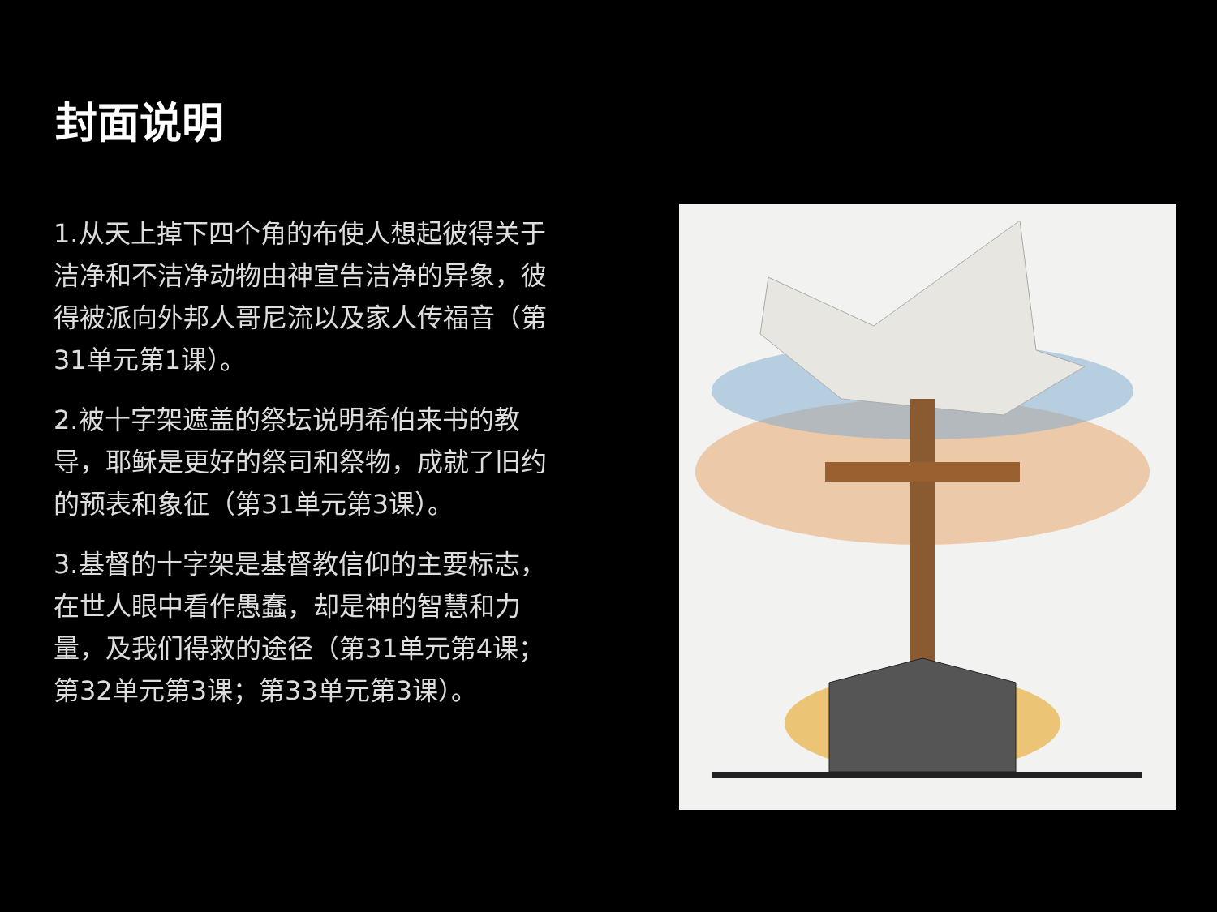封面说明
1.从天上掉下四个角的布使人想起彼得关于洁净和不洁净动物由神宣告洁净的异象，彼得被派向外邦人哥尼流以及家人传福音（第31单元第1课）。
2.被十字架遮盖的祭坛说明希伯来书的教导，耶稣是更好的祭司和祭物，成就了旧约的预表和象征（第31单元第3课）。
3.基督的十字架是基督教信仰的主要标志，在世人眼中看作愚蠢，却是神的智慧和力量，及我们得救的途径（第31单元第4课；第32单元第3课；第33单元第3课）。